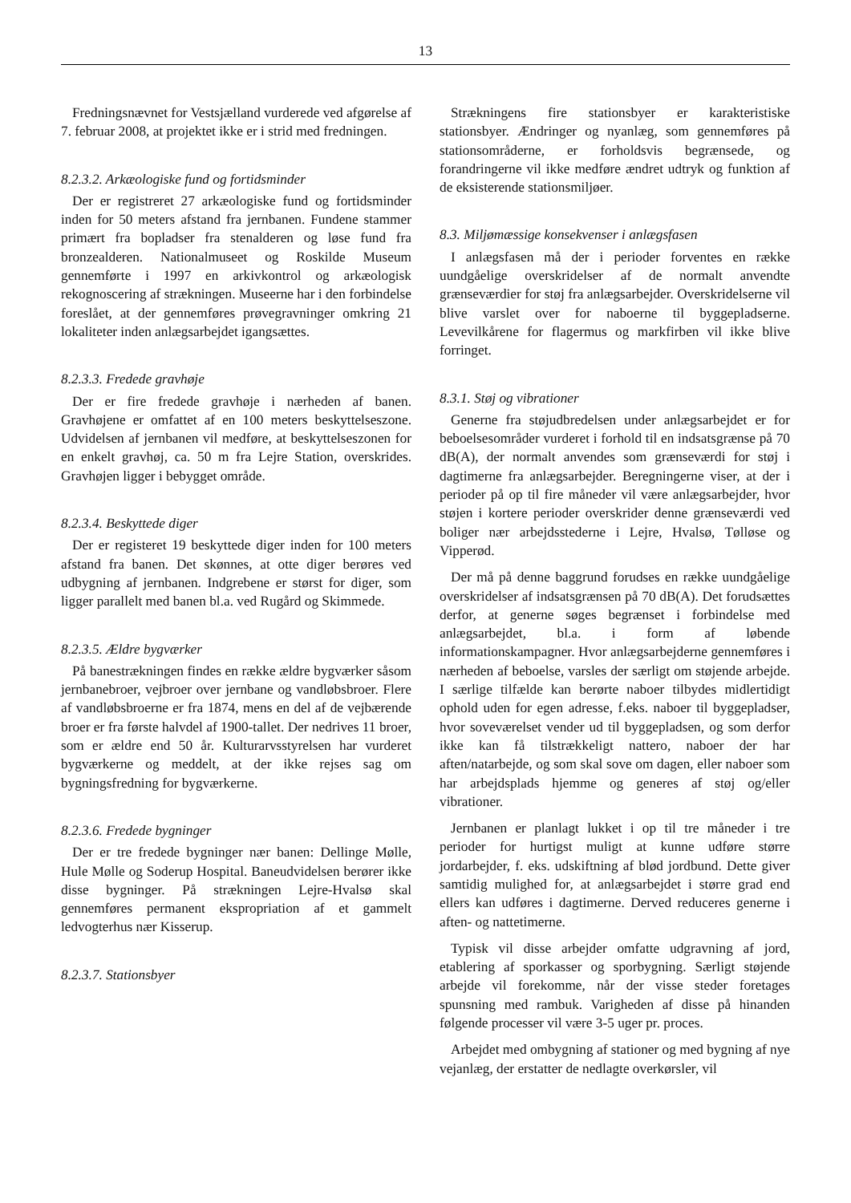13
Fredningsnævnet for Vestsjælland vurderede ved afgørelse af 7. februar 2008, at projektet ikke er i strid med fredningen.
8.2.3.2. Arkæologiske fund og fortidsminder
Der er registreret 27 arkæologiske fund og fortidsminder inden for 50 meters afstand fra jernbanen. Fundene stammer primært fra bopladser fra stenalderen og løse fund fra bronzealderen. Nationalmuseet og Roskilde Museum gennemførte i 1997 en arkivkontrol og arkæologisk rekognoscering af strækningen. Museerne har i den forbindelse foreslået, at der gennemføres prøvegravninger omkring 21 lokaliteter inden anlægsarbejdet igangsættes.
8.2.3.3. Fredede gravhøje
Der er fire fredede gravhøje i nærheden af banen. Gravhøjene er omfattet af en 100 meters beskyttelseszone. Udvidelsen af jernbanen vil medføre, at beskyttelseszonen for en enkelt gravhøj, ca. 50 m fra Lejre Station, overskrides. Gravhøjen ligger i bebygget område.
8.2.3.4. Beskyttede diger
Der er registeret 19 beskyttede diger inden for 100 meters afstand fra banen. Det skønnes, at otte diger berøres ved udbygning af jernbanen. Indgrebene er størst for diger, som ligger parallelt med banen bl.a. ved Rugård og Skimmede.
8.2.3.5. Ældre bygværker
På banestrækningen findes en række ældre bygværker såsom jernbanebroer, vejbroer over jernbane og vandløbsbroer. Flere af vandløbsbroerne er fra 1874, mens en del af de vejbærende broer er fra første halvdel af 1900-tallet. Der nedrives 11 broer, som er ældre end 50 år. Kulturarvsstyrelsen har vurderet bygværkerne og meddelt, at der ikke rejses sag om bygningsfredning for bygværkerne.
8.2.3.6. Fredede bygninger
Der er tre fredede bygninger nær banen: Dellinge Mølle, Hule Mølle og Soderup Hospital. Baneudvidelsen berører ikke disse bygninger. På strækningen Lejre-Hvalsø skal gennemføres permanent ekspropriation af et gammelt ledvogterhus nær Kisserup.
8.2.3.7. Stationsbyer
Strækningens fire stationsbyer er karakteristiske stationsbyer. Ændringer og nyanlæg, som gennemføres på stationsområderne, er forholdsvis begrænsede, og forandringerne vil ikke medføre ændret udtryk og funktion af de eksisterende stationsmiljøer.
8.3. Miljømæssige konsekvenser i anlægsfasen
I anlægsfasen må der i perioder forventes en række uundgåelige overskridelser af de normalt anvendte grænseværdier for støj fra anlægsarbejder. Overskridelserne vil blive varslet over for naboerne til byggepladserne. Levevilkårene for flagermus og markfirben vil ikke blive forringet.
8.3.1. Støj og vibrationer
Generne fra støjudbredelsen under anlægsarbejdet er for beboelsesområder vurderet i forhold til en indsatsgrænse på 70 dB(A), der normalt anvendes som grænseværdi for støj i dagtimerne fra anlægsarbejder. Beregningerne viser, at der i perioder på op til fire måneder vil være anlægsarbejder, hvor støjen i kortere perioder overskrider denne grænseværdi ved boliger nær arbejdsstederne i Lejre, Hvalsø, Tølløse og Vipperød.
Der må på denne baggrund forudses en række uundgåelige overskridelser af indsatsgrænsen på 70 dB(A). Det forudsættes derfor, at generne søges begrænset i forbindelse med anlægsarbejdet, bl.a. i form af løbende informationskampagner. Hvor anlægsarbejderne gennemføres i nærheden af beboelse, varsles der særligt om støjende arbejde. I særlige tilfælde kan berørte naboer tilbydes midlertidigt ophold uden for egen adresse, f.eks. naboer til byggepladser, hvor soveværelset vender ud til byggepladsen, og som derfor ikke kan få tilstrækkeligt nattero, naboer der har aften/natarbejde, og som skal sove om dagen, eller naboer som har arbejdsplads hjemme og generes af støj og/eller vibrationer.
Jernbanen er planlagt lukket i op til tre måneder i tre perioder for hurtigst muligt at kunne udføre større jordarbejder, f. eks. udskiftning af blød jordbund. Dette giver samtidig mulighed for, at anlægsarbejdet i større grad end ellers kan udføres i dagtimerne. Derved reduceres generne i aften- og nattetimerne.
Typisk vil disse arbejder omfatte udgravning af jord, etablering af sporkasser og sporbygning. Særligt støjende arbejde vil forekomme, når der visse steder foretages spunsning med rambuk. Varigheden af disse på hinanden følgende processer vil være 3-5 uger pr. proces.
Arbejdet med ombygning af stationer og med bygning af nye vejanlæg, der erstatter de nedlagte overkørsler, vil